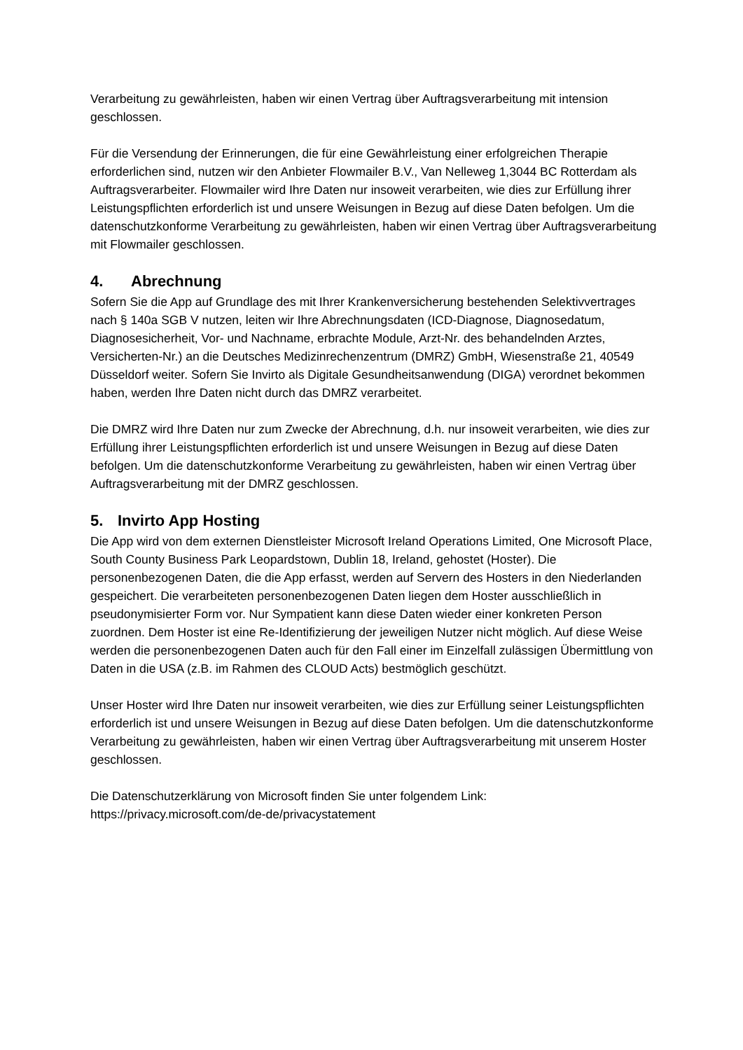Verarbeitung zu gewährleisten, haben wir einen Vertrag über Auftragsverarbeitung mit intension geschlossen.
Für die Versendung der Erinnerungen, die für eine Gewährleistung einer erfolgreichen Therapie erforderlichen sind, nutzen wir den Anbieter Flowmailer B.V., Van Nelleweg 1,3044 BC Rotterdam als Auftragsverarbeiter. Flowmailer wird Ihre Daten nur insoweit verarbeiten, wie dies zur Erfüllung ihrer Leistungspflichten erforderlich ist und unsere Weisungen in Bezug auf diese Daten befolgen. Um die datenschutzkonforme Verarbeitung zu gewährleisten, haben wir einen Vertrag über Auftragsverarbeitung mit Flowmailer geschlossen.
4. Abrechnung
Sofern Sie die App auf Grundlage des mit Ihrer Krankenversicherung bestehenden Selektivvertrages nach § 140a SGB V nutzen, leiten wir Ihre Abrechnungsdaten (ICD-Diagnose, Diagnosedatum, Diagnosesicherheit, Vor- und Nachname, erbrachte Module, Arzt-Nr. des behandelnden Arztes, Versicherten-Nr.) an die Deutsches Medizinrechenzentrum (DMRZ) GmbH, Wiesenstraße 21, 40549 Düsseldorf weiter. Sofern Sie Invirto als Digitale Gesundheitsanwendung (DIGA) verordnet bekommen haben, werden Ihre Daten nicht durch das DMRZ verarbeitet.
Die DMRZ wird Ihre Daten nur zum Zwecke der Abrechnung, d.h. nur insoweit verarbeiten, wie dies zur Erfüllung ihrer Leistungspflichten erforderlich ist und unsere Weisungen in Bezug auf diese Daten befolgen. Um die datenschutzkonforme Verarbeitung zu gewährleisten, haben wir einen Vertrag über Auftragsverarbeitung mit der DMRZ geschlossen.
5. Invirto App Hosting
Die App wird von dem externen Dienstleister Microsoft Ireland Operations Limited, One Microsoft Place, South County Business Park Leopardstown, Dublin 18, Ireland, gehostet (Hoster). Die personenbezogenen Daten, die die App erfasst, werden auf Servern des Hosters in den Niederlanden gespeichert. Die verarbeiteten personenbezogenen Daten liegen dem Hoster ausschließlich in pseudonymisierter Form vor. Nur Sympatient kann diese Daten wieder einer konkreten Person zuordnen. Dem Hoster ist eine Re-Identifizierung der jeweiligen Nutzer nicht möglich. Auf diese Weise werden die personenbezogenen Daten auch für den Fall einer im Einzelfall zulässigen Übermittlung von Daten in die USA (z.B. im Rahmen des CLOUD Acts) bestmöglich geschützt.
Unser Hoster wird Ihre Daten nur insoweit verarbeiten, wie dies zur Erfüllung seiner Leistungspflichten erforderlich ist und unsere Weisungen in Bezug auf diese Daten befolgen. Um die datenschutzkonforme Verarbeitung zu gewährleisten, haben wir einen Vertrag über Auftragsverarbeitung mit unserem Hoster geschlossen.
Die Datenschutzerklärung von Microsoft finden Sie unter folgendem Link:
https://privacy.microsoft.com/de-de/privacystatement